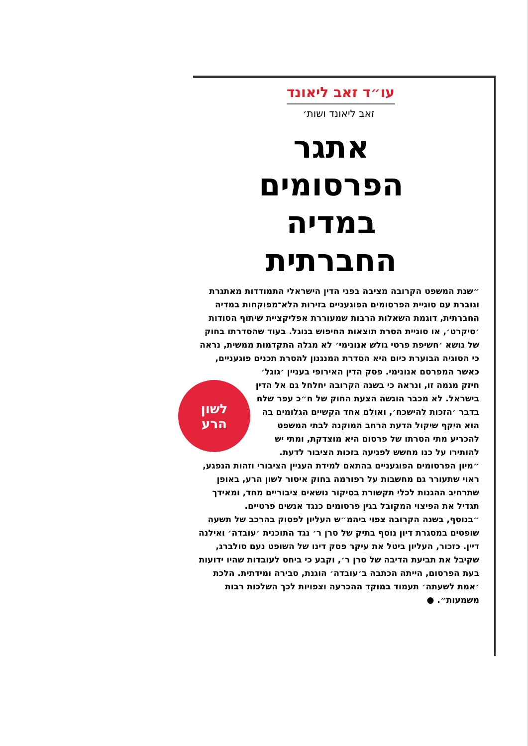עו״ד זאב ליאונד
זאב ליאונד ושות׳
אתגר הפרסומים במדיה החברתית
״שנת המשפט הקרובה מציבה בפני הדין הישראלי התמודדות מאתגרת וגוברת עם סוגיית הפרסומים הפוגעניים בזירות הלא־מפוקחות במדיה החברתית, דוגמת השאלות הרבות שמעוררת אפליקציית שיתוף הסודות ׳סיקרט׳, או סוגיית הסרת תוצאות החיפוש בגוגל. בעוד שהסדרתו בחוק של נושא ׳חשיפת פרטי גולש אנונימי׳ לא מגלה התקדמות ממשית, נראה כי הסוגיה הבוערת כיום היא הסדרת המנגנון להסרת תכנים פוגעניים,
לשון
הרע
כאשר המפרסם אנונימי. פסק הדין האירופי בעניין ׳גוגל׳ חיזק מגמה זו, ונראה כי בשנה הקרובה יחלחל גם אל הדין בישראל. לא מכבר הוגשה הצעת החוק של ח״כ עפר שלח בדבר ׳הזכות להישכח׳, ואולם אחד הקשיים הגלומים בה הוא היקף שיקול הדעת הרחב המוקנה לבתי המשפט להכריע מתי הסרתו של פרסום היא מוצדקת, ומתי יש להותירו על כנו מחשש לפגיעה בזכות הציבור לדעת.
״מיון הפרסומים הפוגעניים בהתאם למידת העניין הציבורי וזהות הנפגע, ראוי שתעורר גם מחשבות על רפורמה בחוק איסור לשון הרע, באופן שתרחיב ההגנות לכלי תקשורת בסיקור נושאים ציבוריים מחד, ומאידך תגדיל את הפיצוי המקובל בגין פרסומים כנגד אנשים פרטיים.
״בנוסף, בשנה הקרובה צפוי ביהמ״ש העליון לפסוק בהרכב של תשעה שופטים במסגרת דיון נוסף בתיק של סרן ר׳ נגד התוכנית ׳עובדה׳ ואילנה דיין. כזכור, העליון ביטל את עיקר פסק דינו של השופט נעם סולברג, שקיבל את תביעת הדיבה של סרן ר׳, וקבע כי ביחס לעובדות שהיו ידועות בעת הפרסום, הייתה הכתבה ב׳עובדה׳ הוגנת, סבירה ומידתית. הלכת ׳אמת לשעתה׳ תעמוד במוקד ההכרעה וצפויות לכך השלכות רבות משמעות״. ●